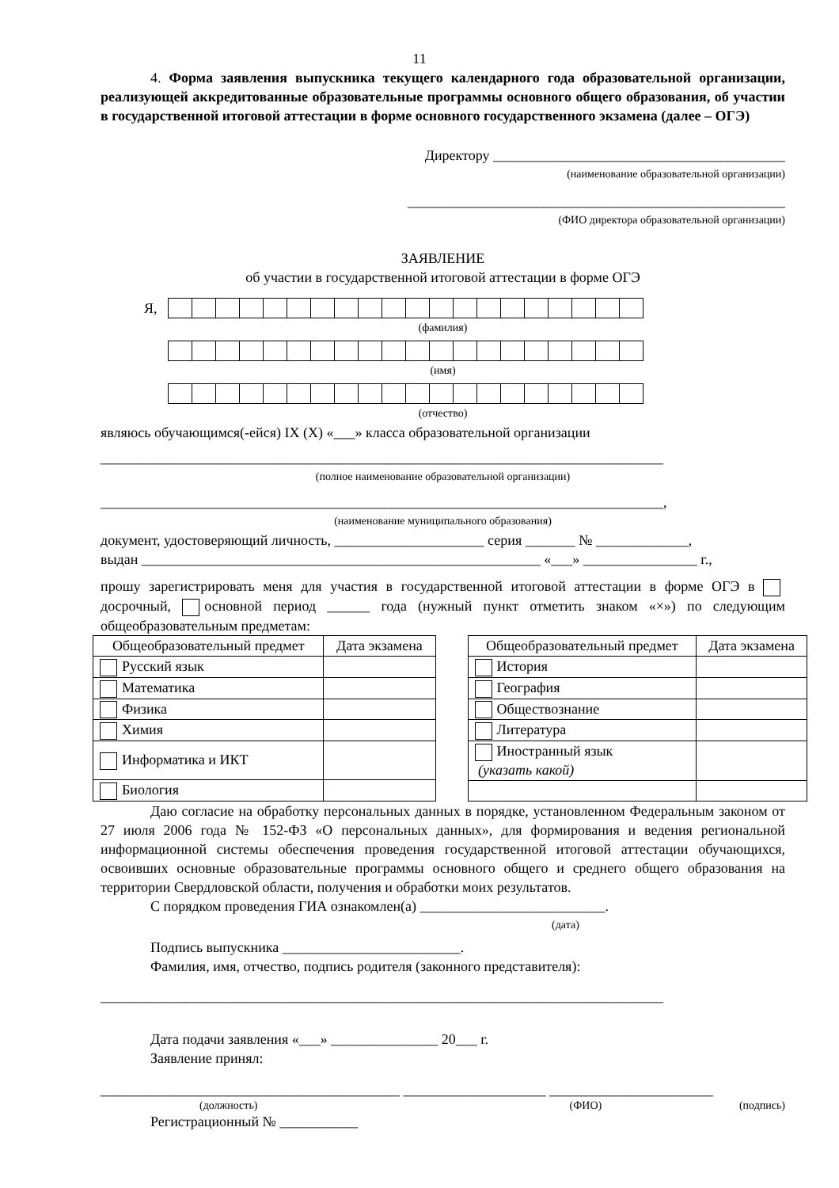11
4. Форма заявления выпускника текущего календарного года образовательной организации, реализующей аккредитованные образовательные программы основного общего образования, об участии в государственной итоговой аттестации в форме основного государственного экзамена (далее – ОГЭ)
Директору _________________________________________
(наименование образовательной организации)
_____________________________________________________
(ФИО директора образовательной организации)
ЗАЯВЛЕНИЕ
об участии в государственной итоговой аттестации в форме ОГЭ
Я,
(фамилия)
(имя)
(отчество)
являюсь обучающимся(-ейся) IX (X) «___» класса образовательной организации
_______________________________________________________________________________
(полное наименование образовательной организации)
_______________________________________________________________________________,
(наименование муниципального образования)
документ, удостоверяющий личность, _____________________ серия _______ № _____________,
выдан ________________________________________________________ «___» ________________ г.,
прошу зарегистрировать меня для участия в государственной итоговой аттестации в форме ОГЭ в досрочный, основной период ______ года (нужный пункт отметить знаком «×») по следующим общеобразовательным предметам:
| Общеобразовательный предмет | Дата экзамена |
| --- | --- |
| Русский язык | |
| Математика | |
| Физика | |
| Химия | |
| Информатика и ИКТ | |
| Биология | |
| Общеобразовательный предмет | Дата экзамена |
| --- | --- |
| История | |
| География | |
| Обществознание | |
| Литература | |
| Иностранный язык (указать какой) | |
Даю согласие на обработку персональных данных в порядке, установленном Федеральным законом от 27 июля 2006 года № 152-ФЗ «О персональных данных», для формирования и ведения региональной информационной системы обеспечения проведения государственной итоговой аттестации обучающихся, освоивших основные образовательные программы основного общего и среднего общего образования на территории Свердловской области, получения и обработки моих результатов.
С порядком проведения ГИА ознакомлен(а) __________________________.
(дата)
Подпись выпускника _________________________.
Фамилия, имя, отчество, подпись родителя (законного представителя):
_______________________________________________________________________________
Дата подачи заявления «___» _______________ 20___ г.
Заявление принял:
__________________________________________ ____________________ _______________________
(должность) (ФИО) (подпись)
Регистрационный № ___________